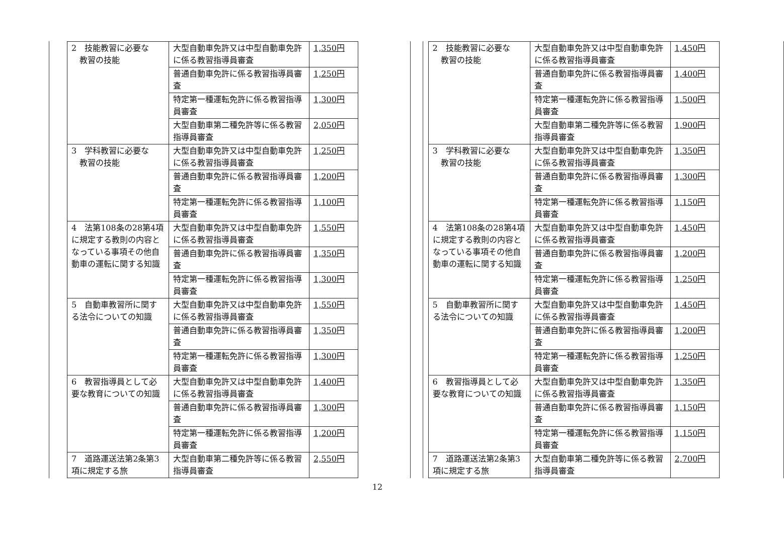| 2 技能教習に必要な 教習の技能 | 大型自動車免許又は中型自動車免許に係る教習指導員審査 | 1,350円 |
| | 普通自動車免許に係る教習指導員審査 | 1,250円 |
| | 特定第一種運転免許に係る教習指導員審査 | 1,300円 |
| | 大型自動車第二種免許等に係る教習指導員審査 | 2,050円 |
| 3 学科教習に必要な 教習の技能 | 大型自動車免許又は中型自動車免許に係る教習指導員審査 | 1,250円 |
| | 普通自動車免許に係る教習指導員審査 | 1,200円 |
| | 特定第一種運転免許に係る教習指導員審査 | 1,100円 |
| 4 法第108条の28第4項に規定する教則の内容となっている事項その他自動車の運転に関する知識 | 大型自動車免許又は中型自動車免許に係る教習指導員審査 | 1,550円 |
| | 普通自動車免許に係る教習指導員審査 | 1,350円 |
| | 特定第一種運転免許に係る教習指導員審査 | 1,300円 |
| 5 自動車教習所に関する法令についての知識 | 大型自動車免許又は中型自動車免許に係る教習指導員審査 | 1,550円 |
| | 普通自動車免許に係る教習指導員審査 | 1,350円 |
| | 特定第一種運転免許に係る教習指導員審査 | 1,300円 |
| 6 教習指導員として必要な教育についての知識 | 大型自動車免許又は中型自動車免許に係る教習指導員審査 | 1,400円 |
| | 普通自動車免許に係る教習指導員審査 | 1,300円 |
| | 特定第一種運転免許に係る教習指導員審査 | 1,200円 |
| 7 道路運送法第2条第3項に規定する旅 | 大型自動車第二種免許等に係る教習指導員審査 | 2,550円 |
| 2 技能教習に必要な 教習の技能 | 大型自動車免許又は中型自動車免許に係る教習指導員審査 | 1,450円 |
| | 普通自動車免許に係る教習指導員審査 | 1,400円 |
| | 特定第一種運転免許に係る教習指導員審査 | 1,500円 |
| | 大型自動車第二種免許等に係る教習指導員審査 | 1,900円 |
| 3 学科教習に必要な 教習の技能 | 大型自動車免許又は中型自動車免許に係る教習指導員審査 | 1,350円 |
| | 普通自動車免許に係る教習指導員審査 | 1,300円 |
| | 特定第一種運転免許に係る教習指導員審査 | 1,150円 |
| 4 法第108条の28第4項に規定する教則の内容となっている事項その他自動車の運転に関する知識 | 大型自動車免許又は中型自動車免許に係る教習指導員審査 | 1,450円 |
| | 普通自動車免許に係る教習指導員審査 | 1,200円 |
| | 特定第一種運転免許に係る教習指導員審査 | 1,250円 |
| 5 自動車教習所に関する法令についての知識 | 大型自動車免許又は中型自動車免許に係る教習指導員審査 | 1,450円 |
| | 普通自動車免許に係る教習指導員審査 | 1,200円 |
| | 特定第一種運転免許に係る教習指導員審査 | 1,250円 |
| 6 教習指導員として必要な教育についての知識 | 大型自動車免許又は中型自動車免許に係る教習指導員審査 | 1,350円 |
| | 普通自動車免許に係る教習指導員審査 | 1,150円 |
| | 特定第一種運転免許に係る教習指導員審査 | 1,150円 |
| 7 道路運送法第2条第3項に規定する旅 | 大型自動車第二種免許等に係る教習指導員審査 | 2,700円 |
12